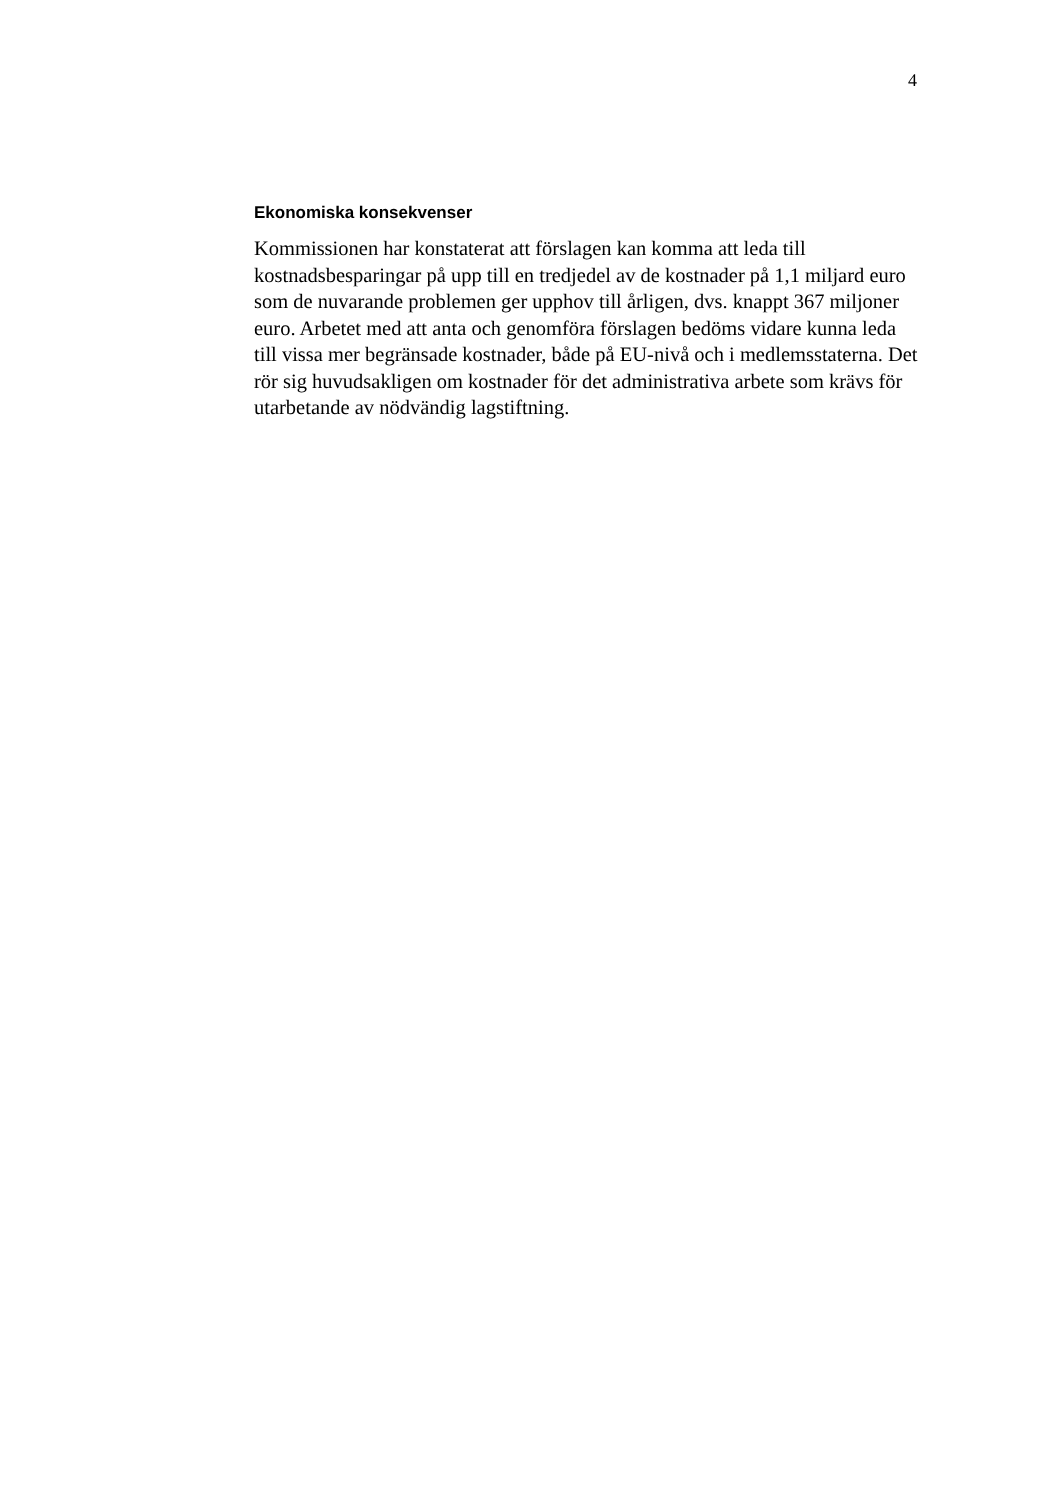4
Ekonomiska konsekvenser
Kommissionen har konstaterat att förslagen kan komma att leda till kostnadsbesparingar på upp till en tredjedel av de kostnader på 1,1 miljard euro som de nuvarande problemen ger upphov till årligen, dvs. knappt 367 miljoner euro. Arbetet med att anta och genomföra förslagen bedöms vidare kunna leda till vissa mer begränsade kostnader, både på EU-nivå och i medlemsstaterna. Det rör sig huvudsakligen om kostnader för det administrativa arbete som krävs för utarbetande av nödvändig lagstiftning.